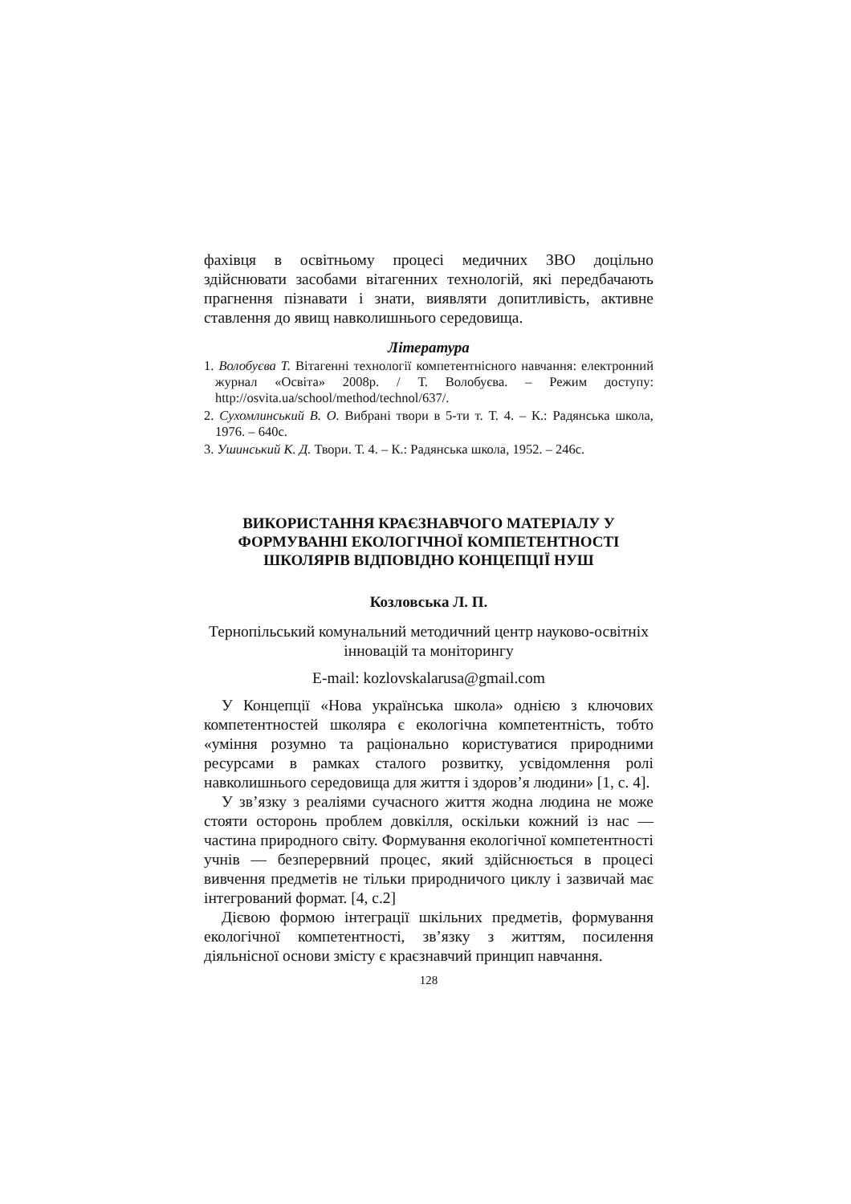фахівця в освітньому процесі медичних ЗВО доцільно здійснювати засобами вітагенних технологій, які передбачають прагнення пізнавати і знати, виявляти допитливість, активне ставлення до явищ навколишнього середовища.
Література
1. Волобуєва Т. Вітагенні технології компетентнісного навчання: електронний журнал «Освіта» 2008р. / Т. Волобуєва. – Режим доступу: http://osvita.ua/school/method/technol/637/.
2. Сухомлинський В. О. Вибрані твори в 5-ти т. Т. 4. – К.: Радянська школа, 1976. – 640с.
3. Ушинський К. Д. Твори. Т. 4. – К.: Радянська школа, 1952. – 246с.
ВИКОРИСТАННЯ КРАЄЗНАВЧОГО МАТЕРІАЛУ У ФОРМУВАННІ ЕКОЛОГІЧНОЇ КОМПЕТЕНТНОСТІ ШКОЛЯРІВ ВІДПОВІДНО КОНЦЕПЦІЇ НУШ
Козловська Л. П.
Тернопільський комунальний методичний центр науково-освітніх інновацій та моніторингу
E-mail: kozlovskalarusa@gmail.com
У Концепції «Нова українська школа» однією з ключових компетентностей школяра є екологічна компетентність, тобто «уміння розумно та раціонально користуватися природними ресурсами в рамках сталого розвитку, усвідомлення ролі навколишнього середовища для життя і здоров’я людини» [1, с. 4].
У зв’язку з реаліями сучасного життя жодна людина не може стояти осторонь проблем довкілля, оскільки кожний із нас — частина природного світу. Формування екологічної компетентності учнів — безперервний процес, який здійснюється в процесі вивчення предметів не тільки природничого циклу і зазвичай має інтегрований формат. [4, с.2]
Дієвою формою інтеграції шкільних предметів, формування екологічної компетентності, зв’язку з життям, посилення діяльнісної основи змісту є краєзнавчий принцип навчання.
128